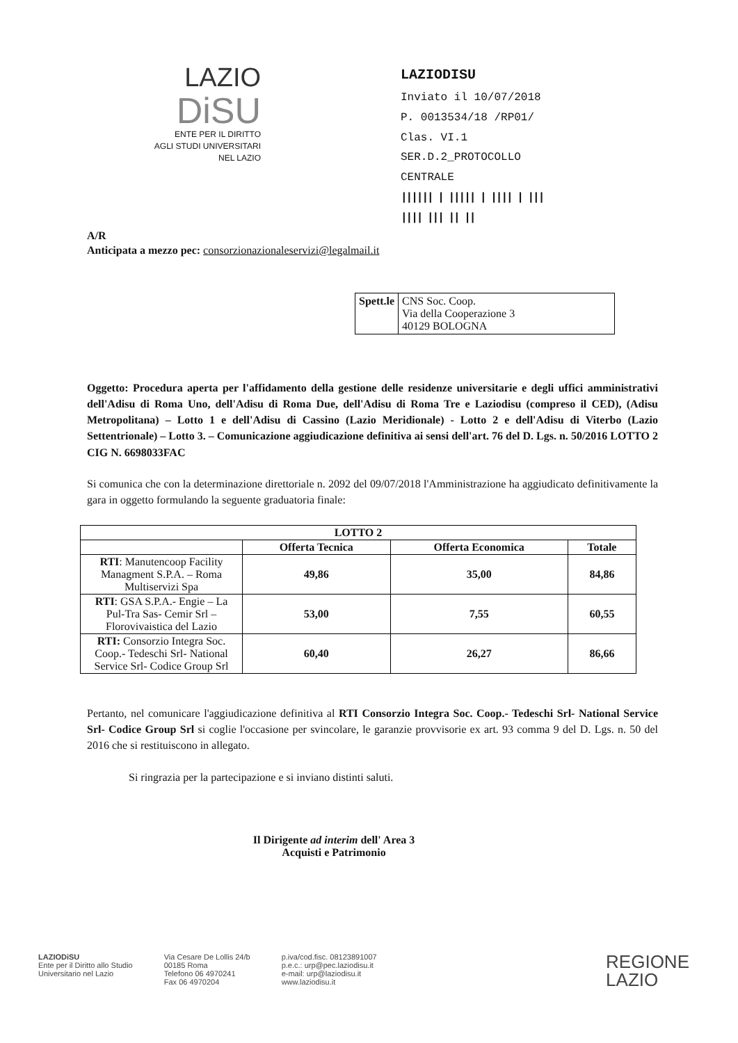LAZIO
DiSU
ENTE PER IL DIRITTO
AGLI STUDI UNIVERSITARI
NEL LAZIO
LAZIODISU
Inviato il 10/07/2018
P. 0013534/18 /RP01/ Clas. VI.1
SER.D.2_PROTOCOLLO CENTRALE
|||||| | ||||| | |||| | ||| |||| ||| || ||
A/R
Anticipata a mezzo pec: consorzionazionaleservizi@legalmail.it
| Spett.le | CNS Soc. Coop. Via della Cooperazione 3 40129 BOLOGNA |
Oggetto: Procedura aperta per l'affidamento della gestione delle residenze universitarie e degli uffici amministrativi dell'Adisu di Roma Uno, dell'Adisu di Roma Due, dell'Adisu di Roma Tre e Laziodisu (compreso il CED), (Adisu Metropolitana) – Lotto 1 e dell'Adisu di Cassino (Lazio Meridionale) - Lotto 2 e dell'Adisu di Viterbo (Lazio Settentrionale) – Lotto 3. – Comunicazione aggiudicazione definitiva ai sensi dell'art. 76 del D. Lgs. n. 50/2016 LOTTO 2 CIG N. 6698033FAC
Si comunica che con la determinazione direttoriale n. 2092 del 09/07/2018 l'Amministrazione ha aggiudicato definitivamente la gara in oggetto formulando la seguente graduatoria finale:
| LOTTO 2 | | | |
| --- | --- | --- | --- |
| | Offerta Tecnica | Offerta Economica | Totale |
| RTI : Manutencoop Facility Managment S.P.A. – Roma Multiservizi Spa | 49,86 | 35,00 | 84,86 |
| RTI : GSA S.P.A.- Engie – La Pul-Tra Sas- Cemir Srl – Florovivaistica del Lazio | 53,00 | 7,55 | 60,55 |
| RTI: Consorzio Integra Soc. Coop.- Tedeschi Srl- National Service Srl- Codice Group Srl | 60,40 | 26,27 | 86,66 |
Pertanto, nel comunicare l'aggiudicazione definitiva al RTI Consorzio Integra Soc. Coop.- Tedeschi Srl- National Service Srl- Codice Group Srl si coglie l'occasione per svincolare, le garanzie provvisorie ex art. 93 comma 9 del D. Lgs. n. 50 del 2016 che si restituiscono in allegato.
Si ringrazia per la partecipazione e si inviano distinti saluti.
Il Dirigente ad interim dell' Area 3
Acquisti e Patrimonio
LAZIODiSU
Ente per il Diritto allo Studio
Universitario nel Lazio
Via Cesare De Lollis 24/b
00185 Roma
Telefono 06 4970241
Fax 06 4970204
p.iva/cod.fisc. 08123891007
p.e.c.: urp@pec.laziodisu.it
e-mail: urp@laziodisu.it
www.laziodisu.it
REGIONE
LAZIO